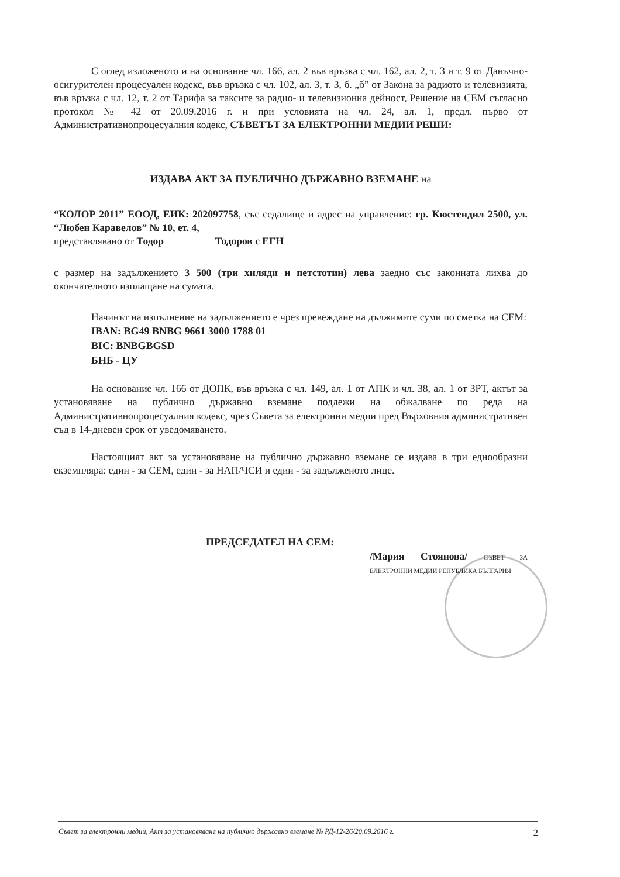С оглед изложеното и на основание чл. 166, ал. 2 във връзка с чл. 162, ал. 2, т. 3 и т. 9 от Данъчно-осигурителен процесуален кодекс, във връзка с чл. 102, ал. 3, т. 3, б. „б” от Закона за радиото и телевизията, във връзка с чл. 12, т. 2 от Тарифа за таксите за радио- и телевизионна дейност, Решение на СЕМ съгласно протокол № 42 от 20.09.2016 г. и при условията на чл. 24, ал. 1, предл. първо от Административнопроцесуалния кодекс, СЪВЕТЪТ ЗА ЕЛЕКТРОННИ МЕДИИ РЕШИ:
ИЗДАВА АКТ ЗА ПУБЛИЧНО ДЪРЖАВНО ВЗЕМАНЕ на
“КОЛОР 2011” ЕООД, ЕИК: 202097758, със седалище и адрес на управление: гр. Кюстендил 2500, ул. “Любен Каравелов” № 10, ет. 4,
представлявано от Тодор Тодоров с ЕГН
с размер на задължението 3 500 (три хиляди и петстотин) лева заедно със законната лихва до окончателното изплащане на сумата.
Начинът на изпълнение на задължението е чрез превеждане на дължимите суми по сметка на СЕМ:
IBAN: BG49 BNBG 9661 3000 1788 01
BIC: BNBGBGSD
БНБ - ЦУ
На основание чл. 166 от ДОПК, във връзка с чл. 149, ал. 1 от АПК и чл. 38, ал. 1 от ЗРТ, актът за установяване на публично държавно вземане подлежи на обжалване по реда на Административнопроцесуалния кодекс, чрез Съвета за електронни медии пред Върховния административен съд в 14-дневен срок от уведомяването.
Настоящият акт за установяване на публично държавно вземане се издава в три еднообразни екземпляра: един - за СЕМ, един - за НАП/ЧСИ и един - за задълженото лице.
ПРЕДСЕДАТЕЛ НА СЕМ:
/Мария Стоянова/ СЪВЕТ ЗА ЕЛЕКТРОННИ МЕДИИ РЕПУБЛИКА БЪЛГАРИЯ
Съвет за електронни медии, Акт за установяване на публично държавно вземане № РД-12-26/20.09.2016 г. 2